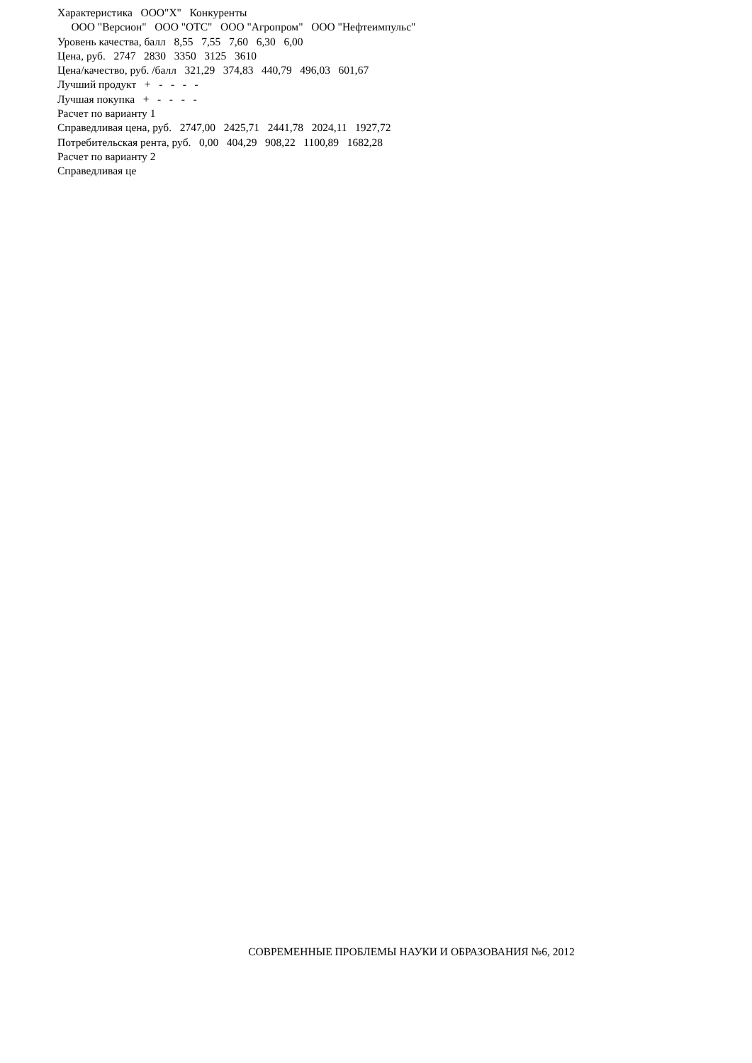Характеристика ООО"Х" Конкуренты
ООО "Версион" ООО "ОТС" ООО "Агропром" ООО "Нефтеимпульс"
Уровень качества, балл 8,55 7,55 7,60 6,30 6,00
Цена, руб. 2747 2830 3350 3125 3610
Цена/качество, руб. /балл 321,29 374,83 440,79 496,03 601,67
Лучший продукт + - - - -
Лучшая покупка + - - - -
Расчет по варианту 1
Справедливая цена, руб. 2747,00 2425,71 2441,78 2024,11 1927,72
Потребительская рента, руб. 0,00 404,29 908,22 1100,89 1682,28
Расчет по варианту 2
Справедливая це
СОВРЕМЕННЫЕ ПРОБЛЕМЫ НАУКИ И ОБРАЗОВАНИЯ №6, 2012